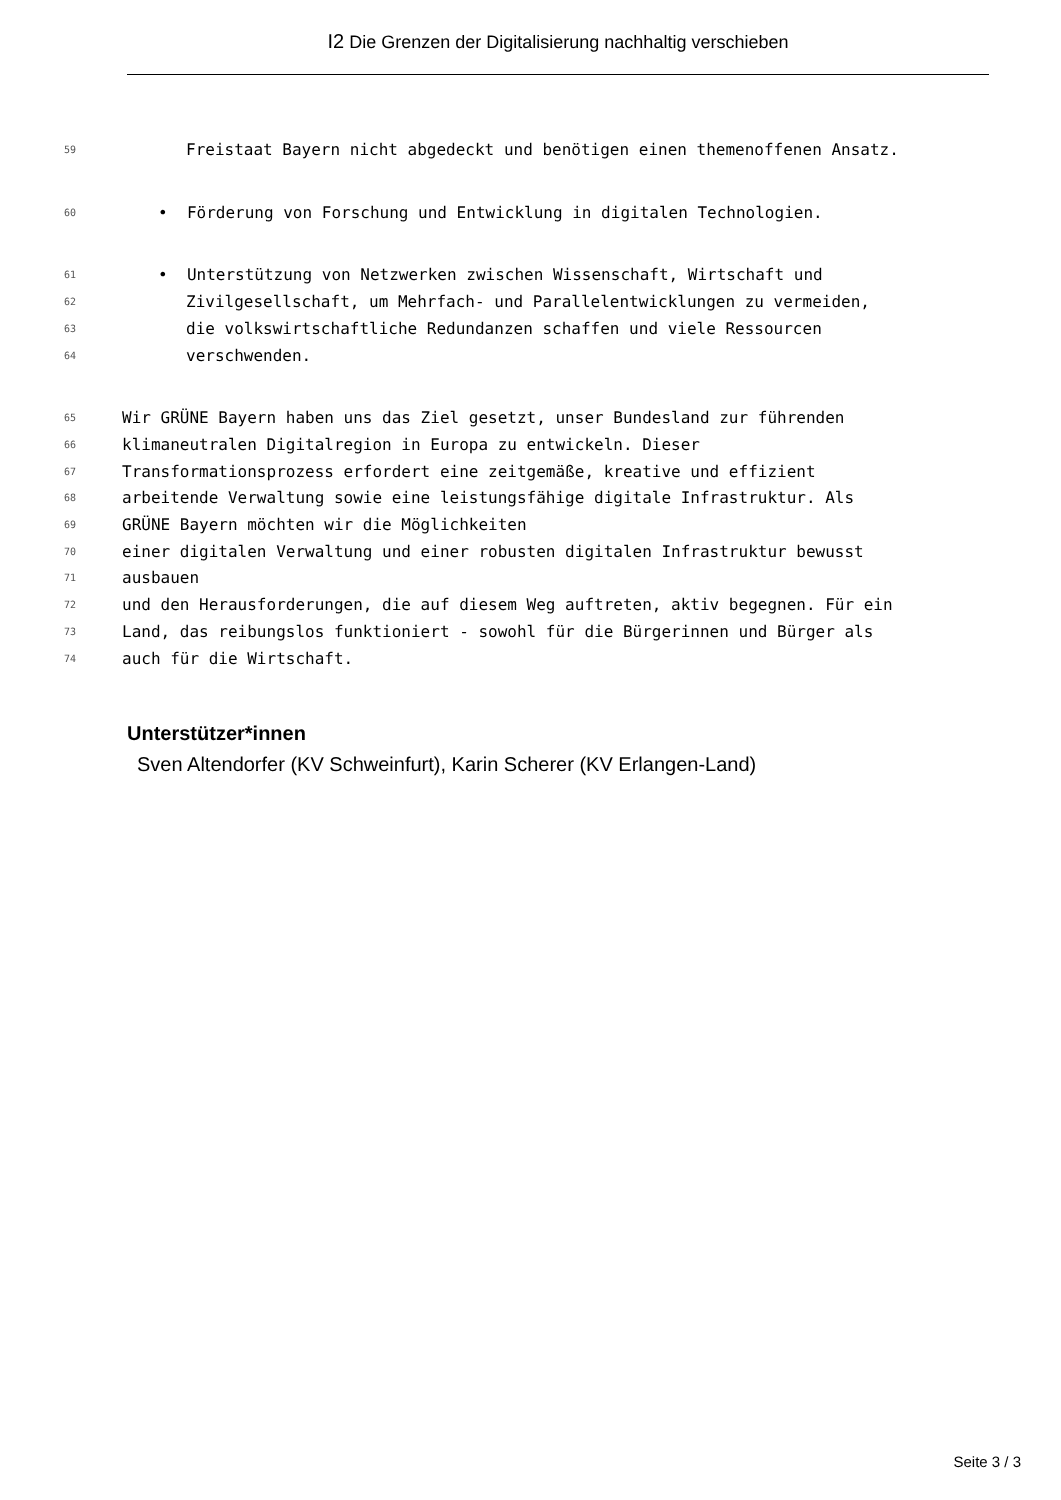I2 Die Grenzen der Digitalisierung nachhaltig verschieben
59 Freistaat Bayern nicht abgedeckt und benötigen einen themenoffenen Ansatz.
60 • Förderung von Forschung und Entwicklung in digitalen Technologien.
61 • Unterstützung von Netzwerken zwischen Wissenschaft, Wirtschaft und
62 Zivilgesellschaft, um Mehrfach- und Parallelentwicklungen zu vermeiden,
63 die volkswirtschaftliche Redundanzen schaffen und viele Ressourcen
64 verschwenden.
65 Wir GRÜNE Bayern haben uns das Ziel gesetzt, unser Bundesland zur führenden
66 klimaneutralen Digitalregion in Europa zu entwickeln. Dieser
67 Transformationsprozess erfordert eine zeitgemäße, kreative und effizient
68 arbeitende Verwaltung sowie eine leistungsfähige digitale Infrastruktur. Als
69 GRÜNE Bayern möchten wir die Möglichkeiten
70 einer digitalen Verwaltung und einer robusten digitalen Infrastruktur bewusst
71 ausbauen
72 und den Herausforderungen, die auf diesem Weg auftreten, aktiv begegnen. Für ein
73 Land, das reibungslos funktioniert - sowohl für die Bürgerinnen und Bürger als
74 auch für die Wirtschaft.
Unterstützer*innen
Sven Altendorfer (KV Schweinfurt), Karin Scherer (KV Erlangen-Land)
Seite 3 / 3